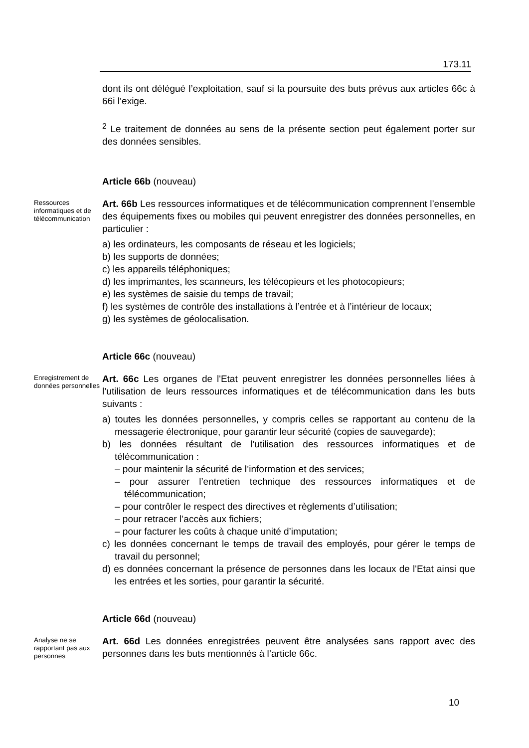173.11
dont ils ont délégué l’exploitation, sauf si la poursuite des buts prévus aux articles 66c à 66i l’exige.
<sup>2</sup> Le traitement de données au sens de la présente section peut également porter sur des données sensibles.
Article 66b (nouveau)
Ressources informatiques et de télécommunication
Art. 66b Les ressources informatiques et de télécommunication comprennent l’ensemble des équipements fixes ou mobiles qui peuvent enregistrer des données personnelles, en particulier :
a) les ordinateurs, les composants de réseau et les logiciels;
b) les supports de données;
c) les appareils téléphoniques;
d) les imprimantes, les scanneurs, les télécopieurs et les photocopieurs;
e) les systèmes de saisie du temps de travail;
f) les systèmes de contrôle des installations à l’entrée et à l’intérieur de locaux;
g) les systèmes de géolocalisation.
Article 66c (nouveau)
Enregistrement de données personnelles
Art. 66c Les organes de l'Etat peuvent enregistrer les données personnelles liées à l’utilisation de leurs ressources informatiques et de télécommunication dans les buts suivants :
a) toutes les données personnelles, y compris celles se rapportant au contenu de la messagerie électronique, pour garantir leur sécurité (copies de sauvegarde);
b) les données résultant de l’utilisation des ressources informatiques et de télécommunication :
– pour maintenir la sécurité de l’information et des services;
– pour assurer l’entretien technique des ressources informatiques et de télécommunication;
– pour contrôler le respect des directives et règlements d’utilisation;
– pour retracer l’accès aux fichiers;
– pour facturer les coûts à chaque unité d’imputation;
c) les données concernant le temps de travail des employés, pour gérer le temps de travail du personnel;
d) es données concernant la présence de personnes dans les locaux de l'Etat ainsi que les entrées et les sorties, pour garantir la sécurité.
Article 66d (nouveau)
Analyse ne se rapportant pas aux personnes
Art. 66d Les données enregistrées peuvent être analysées sans rapport avec des personnes dans les buts mentionnés à l’article 66c.
10